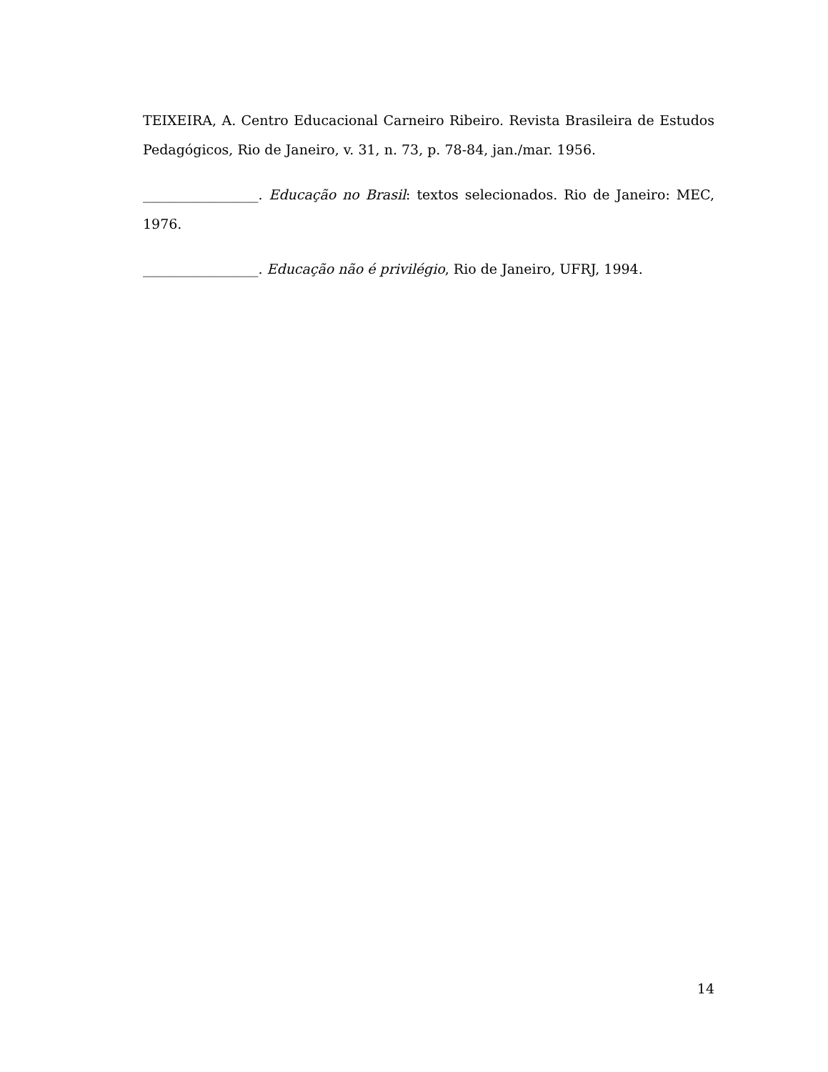TEIXEIRA, A. Centro Educacional Carneiro Ribeiro. Revista Brasileira de Estudos Pedagógicos, Rio de Janeiro, v. 31, n. 73, p. 78-84, jan./mar. 1956.
_________________. Educação no Brasil: textos selecionados. Rio de Janeiro: MEC, 1976.
_________________. Educação não é privilégio, Rio de Janeiro, UFRJ, 1994.
14